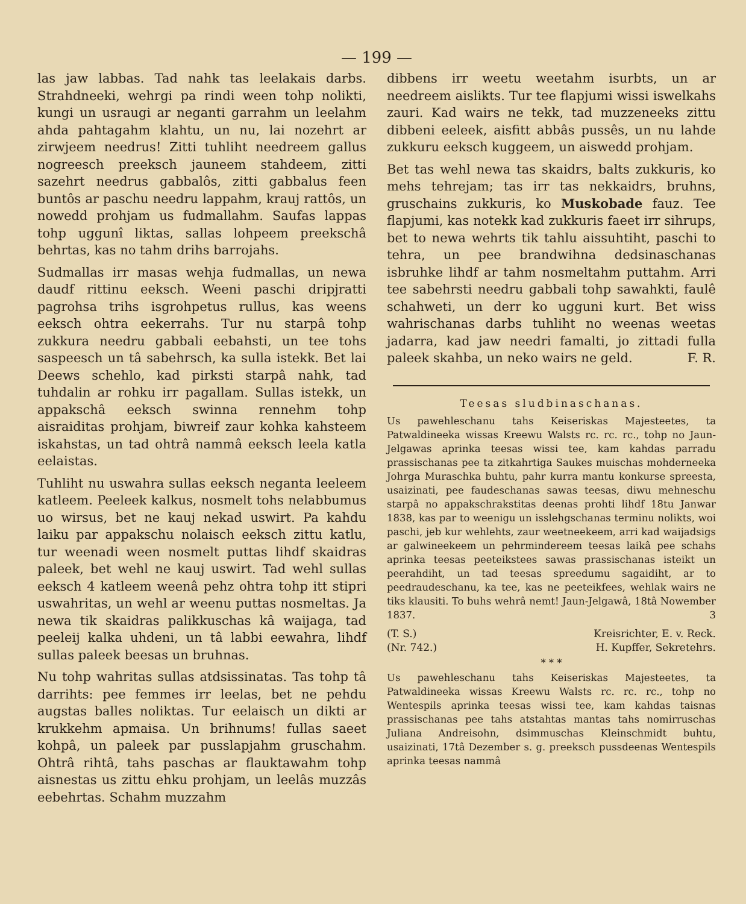— 199 —
las jaw labbas. Tad nahk tas leelakais darbs. Strahdneeki, wehrgi pa rindi ween tohp nolikti, kungi un usraugi ar neganti garrahm un leelahm ahda pahtagahm klahtu, un nu, lai nozehrt ar zirwjeem needrus! Zitti tuhliht needreem gallus nogreesch preeksch jauneem stahdeem, zitti sazehrt needrus gabbalôs, zitti gabbalus feen buntôs ar paschu needru lappahm, krauj rattôs, un nowedd prohjam us fudmallahm. Saufas lappas tohp uggunî liktas, sallas lohpeem preekschâ behrtas, kas no tahm drihs barrojahs.
Sudmallas irr masas wehja fudmallas, un newa daudf rittinu eeksch. Weeni paschi dripjratti pagrohsa trihs isgrohpetus rullus, kas weens eeksch ohtra eekerrahs. Tur nu starpâ tohp zukkura needru gabbali eebahsti, un tee tohs saspeesch un tâ sabehrsch, ka sulla istekk. Bet lai Deews schehlo, kad pirksti starpâ nahk, tad tuhdalin ar rohku irr pagallam. Sullas istekk, un appakschâ eeksch swinna rennehm tohp aisraiditas prohjam, biwreif zaur kohka kahsteem iskahstas, un tad ohtrâ nammâ eeksch leela katla eelaistas.
Tuhliht nu uswahra sullas eeksch neganta leeleem katleem. Peeleek kalkus, nosmelt tohs nelabbumus uo wirsus, bet ne kauj nekad uswirt. Pa kahdu laiku par appakschu nolaisch eeksch zittu katlu, tur weenadi ween nosmelt puttas lihdf skaidras paleek, bet wehl ne kauj uswirt. Tad wehl sullas eeksch 4 katleem weenâ pehz ohtra tohp itt stipri uswahritas, un wehl ar weenu puttas nosmeltas. Ja newa tik skaidras palikkuschas kâ waijaga, tad peeleij kalka uhdeni, un tâ labbi eewahra, lihdf sullas paleek beesas un bruhnas.
Nu tohp wahritas sullas atdsissinatas. Tas tohp tâ darrihts: pee femmes irr leelas, bet ne pehdu augstas balles noliktas. Tur eelaisch un dikti ar krukkehm apmaisa. Un brihnums! fullas saeet kohpâ, un paleek par pusslapjahm gruschahm. Ohtrâ rihtâ, tahs paschas ar flauktawahm tohp aisnestas us zittu ehku prohjam, un leelâs muzzâs eebehrtas. Schahm muzzahm
dibbens irr weetu weetahm isurbts, un ar needreem aislikts. Tur tee flapjumi wissi iswelkahs zauri. Kad wairs ne tekk, tad muzzeneeks zittu dibbeni eeleek, aisfitt abbâs pussês, un nu lahde zukkuru eeksch kuggeem, un aiswedd prohjam.
Bet tas wehl newa tas skaidrs, balts zukkuris, ko mehs tehrejam; tas irr tas nekkaidrs, bruhns, gruschains zukkuris, ko Muskobade fauz. Tee flapjumi, kas notekk kad zukkuris faeet irr sihrups, bet to newa wehrts tik tahlu aissuhtiht, paschi to tehra, un pee brandwihna dedsinaschanas isbruhke lihdf ar tahm nosmeltahm puttahm. Arri tee sabehrsti needru gabbali tohp sawahkti, faulê schahweti, un derr ko ugguni kurt. Bet wiss wahrischanas darbs tuhliht no weenas weetas jadarra, kad jaw needri famalti, jo zittadi fulla paleek skahba, un neko wairs ne geld. F. R.
Teesas sludbinaschanas.
Us pawehleschanu tahs Keiseriskas Majesteetes, ta Patwaldineeka wissas Kreewu Walsts rc. rc. rc., tohp no Jaun-Jelgawas aprinka teesas wissi tee, kam kahdas parradu prassischanas pee ta zitkahrtiga Saukes muischas mohderneeka Johrga Muraschka buhtu, pahr kurra mantu konkurse spreesta, usaizinati, pee faudeschanas sawas teesas, diwu mehneschu starpâ no appakschrakstitas deenas prohti lihdf 18tu Janwar 1838, kas par to weenigu un isslehgschanas terminu nolikts, woi paschi, jeb kur wehlehts, zaur weetneekeem, arri kad waijadsigs ar galwineekeem un pehrmindereem teesas laikâ pee schahs aprinka teesas peeteikstees sawas prassischanas isteikt un peerahdiht, un tad teesas spreedumu sagaidiht, ar to peedraudeschanu, ka tee, kas ne peeteikfees, wehlak wairs ne tiks klausiti. To buhs wehrâ nemt! Jaun-Jelgawâ, 18tâ Nowember 1837. 3
(T. S.) Kreisrichter, E. v. Reck.
(Nr. 742.) H. Kupffer, Sekretehrs.
* * *
Us pawehleschanu tahs Keiseriskas Majesteetes, ta Patwaldineeka wissas Kreewu Walsts rc. rc. rc., tohp no Wentespils aprinka teesas wissi tee, kam kahdas taisnas prassischanas pee tahs atstahtas mantas tahs nomirruschas Juliana Andreisohn, dsimmuschas Kleinschmidt buhtu, usaizinati, 17tâ Dezember s. g. preeksch pussdeenas Wentespils aprinka teesas nammâ